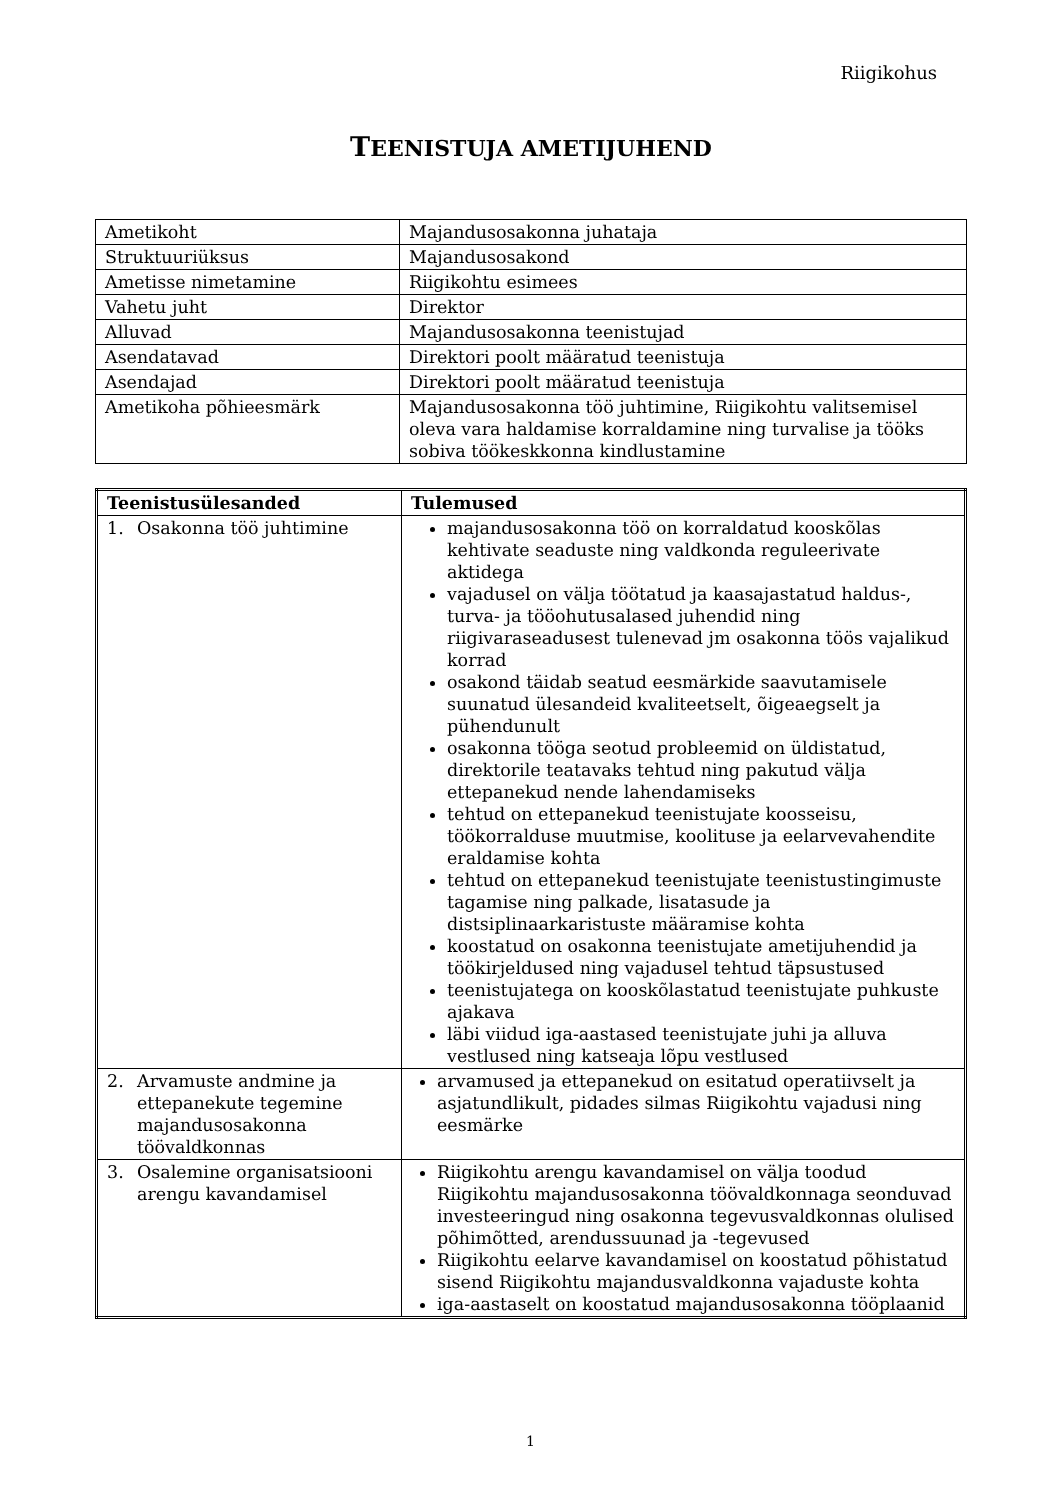Riigikohus
TEENISTUJA AMETIJUHEND
| Ametikoht | Majandusosakonna juhataja |
| Struktuuriüksus | Majandusosakond |
| Ametisse nimetamine | Riigikohtu esimees |
| Vahetu juht | Direktor |
| Alluvad | Majandusosakonna teenistujad |
| Asendatavad | Direktori poolt määratud teenistuja |
| Asendajad | Direktori poolt määratud teenistuja |
| Ametikoha põhieesmärk | Majandusosakonna töö juhtimine, Riigikohtu valitsemisel oleva vara haldamise korraldamine ning turvalise ja tööks sobiva töökeskkonna kindlustamine |
| Teenistusülesanded | Tulemused |
| --- | --- |
| 1. Osakonna töö juhtimine | majandusosakonna töö on korraldatud kooskõlas kehtivate seaduste ning valdkonda reguleerivate aktidega vajadusel on välja töötatud ja kaasajastatud haldus-, turva- ja tööohutusalased juhendid ning riigivaraseadusest tulenevad jm osakonna töös vajalikud korrad osakond täidab seatud eesmärkide saavutamisele suunatud ülesandeid kvaliteetselt, õigeaegselt ja pühendunult osakonna tööga seotud probleemid on üldistatud, direktorile teatavaks tehtud ning pakutud välja ettepanekud nende lahendamiseks tehtud on ettepanekud teenistujate koosseisu, töökorralduse muutmise, koolituse ja eelarvevahendite eraldamise kohta tehtud on ettepanekud teenistujate teenistustingimuste tagamise ning palkade, lisatasude ja distsiplinaarkaristuste määramise kohta koostatud on osakonna teenistujate ametijuhendid ja töökirjeldused ning vajadusel tehtud täpsustused teenistujatega on kooskõlastatud teenistujate puhkuste ajakava läbi viidud iga-aastased teenistujate juhi ja alluva vestlused ning katseaja lõpu vestlused |
| 2. Arvamuste andmine ja ettepanekute tegemine majandusosakonna töövaldkonnas | arvamused ja ettepanekud on esitatud operatiivselt ja asjatundlikult, pidades silmas Riigikohtu vajadusi ning eesmärke |
| 3. Osalemine organisatsiooni arengu kavandamisel | Riigikohtu arengu kavandamisel on välja toodud Riigikohtu majandusosakonna töövaldkonnaga seonduvad investeeringud ning osakonna tegevusvaldkonnas olulised põhimõtted, arendussuunad ja -tegevused Riigikohtu eelarve kavandamisel on koostatud põhistatud sisend Riigikohtu majandusvaldkonna vajaduste kohta iga-aastaselt on koostatud majandusosakonna tööplaanid |
1